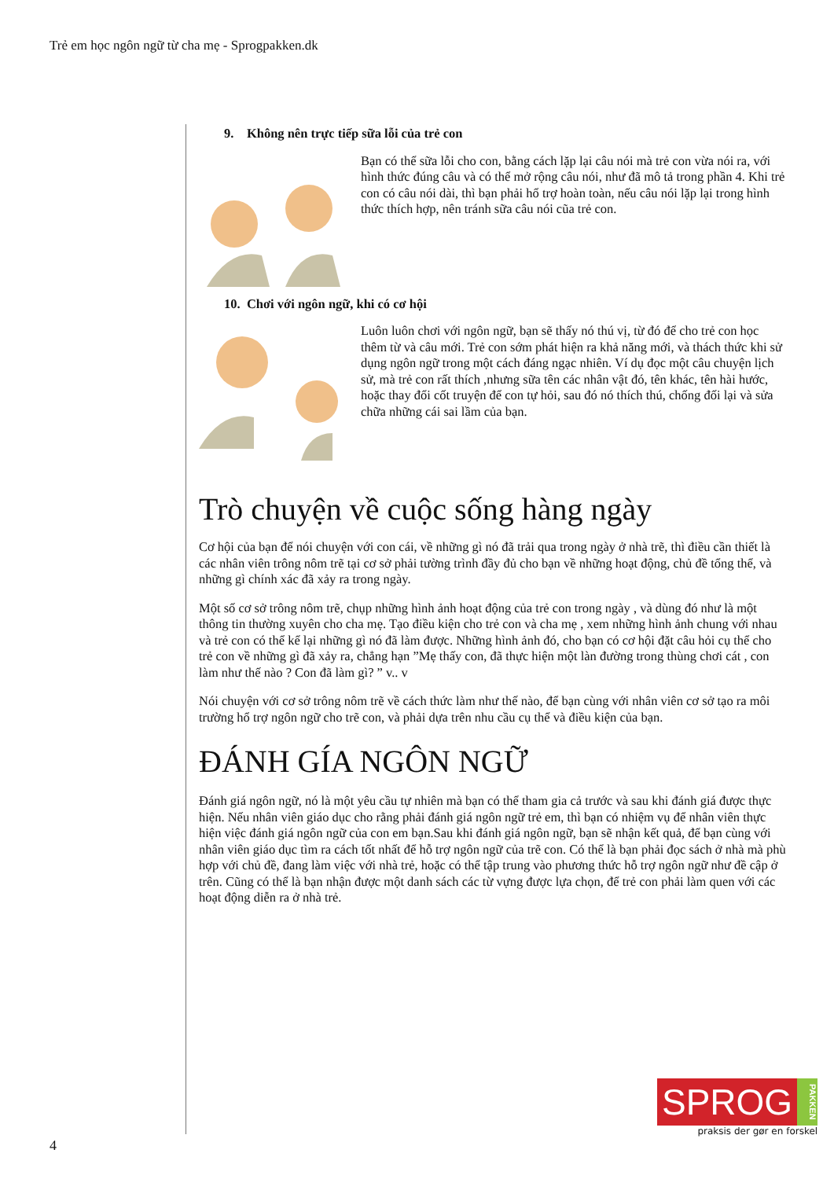Trẻ em học ngôn ngữ từ cha mẹ - Sprogpakken.dk
9. Không nên trực tiếp sữa lỗi của trẻ con
Bạn có thể sữa lỗi cho con, bằng cách lặp lại câu nói mà trẻ con vừa nói ra, với hình thức đúng câu và có thể mở rộng câu nói, như đã mô tả trong phần 4. Khi trẻ con có câu nói dài, thì bạn phải hổ trợ hoàn toàn, nếu câu nói lặp lại trong hình thức thích hợp, nên tránh sữa câu nói cũa trẻ con.
10. Chơi với ngôn ngữ, khi có cơ hội
Luôn luôn chơi với ngôn ngữ, bạn sẽ thấy nó thú vị, từ đó để cho trẻ con học thêm từ và câu mới. Trẻ con sớm phát hiện ra khả năng mới, và thách thức khi sử dụng ngôn ngữ trong một cách đáng ngạc nhiên. Ví dụ đọc một câu chuyện lịch sử, mà trẻ con rất thích ,nhưng sữa tên các nhân vật đó, tên khác, tên hài hước, hoặc thay đổi cốt truyện để con tự hỏi, sau đó nó thích thú, chống đối lại và sửa chữa những cái sai lầm của bạn.
Trò chuyện về cuộc sống hàng ngày
Cơ hội của bạn để nói chuyện với con cái, về những gì nó đã trải qua trong ngày ở nhà trẽ, thì điều cần thiết là các nhân viên trông nôm trẽ tại cơ sở phải tường trình đầy đủ cho bạn về những hoạt động, chủ đề tổng thể, và những gì chính xác đã xảy ra trong ngày.
Một số cơ sở trông nôm trẽ, chụp những hình ảnh hoạt động của trẻ con trong ngày , và dùng đó như là một thông tin thường xuyên cho cha mẹ. Tạo điều kiện cho trẻ con và cha mẹ , xem những hình ảnh chung với nhau và trẻ con có thể kể lại những gì nó đã làm được. Những hình ảnh đó, cho bạn có cơ hội đặt câu hỏi cụ thể cho trẻ con về những gì đã xảy ra, chẳng hạn ”Mẹ thấy con, đã thực hiện một làn đường trong thùng chơi cát , con làm như thế nào ? Con đã làm gì? ” v.. v
Nói chuyện với cơ sở trông nôm trẽ về cách thức làm như thế nào, để bạn cùng với nhân viên cơ sở tạo ra môi trường hổ trợ ngôn ngữ cho trẽ con, và phải dựa trên nhu cầu cụ thể và điều kiện của bạn.
ĐÁNH GÍA NGÔN NGỮ
Đánh giá ngôn ngữ, nó là một yêu cầu tự nhiên mà bạn có thể tham gia cả trước và sau khi đánh giá được thực hiện. Nếu nhân viên giáo dục cho rằng phải đánh giá ngôn ngữ trẻ em, thì bạn có nhiệm vụ để nhân viên thực hiện việc đánh giá ngôn ngữ của con em bạn.Sau khi đánh giá ngôn ngữ, bạn sẽ nhận kết quả, để bạn cùng với nhân viên giáo dục tìm ra cách tốt nhất để hỗ trợ ngôn ngữ của trẽ con. Có thể là bạn phải đọc sách ở nhà mà phù hợp với chủ đề, đang làm việc với nhà trẻ, hoặc có thể tập trung vào phương thức hỗ trợ ngôn ngữ như đề cập ở trên. Cũng có thể là bạn nhận được một danh sách các từ vựng được lựa chọn, để trẻ con phải làm quen với các hoạt động diễn ra ở nhà trẻ.
SPROG
PAKKEN
praksis der gør en forskel
4